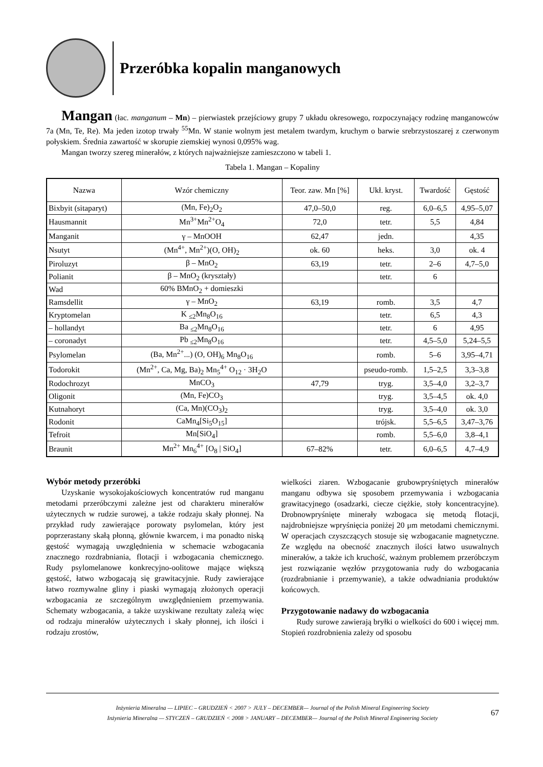Przeróbka kopalin manganowych
Mangan (łac. manganum – Mn) – pierwiastek przejściowy grupy 7 układu okresowego, rozpoczynający rodzinę manganowców 7a (Mn, Te, Re). Ma jeden izotop trwały <sup>55</sup>Mn. W stanie wolnym jest metalem twardym, kruchym o barwie srebrzystoszarej z czerwonym połyskiem. Średnia zawartość w skorupie ziemskiej wynosi 0,095% wag.
Mangan tworzy szereg minerałów, z których najważniejsze zamieszczono w tabeli 1.
Tabela 1. Mangan – Kopaliny
| Nazwa | Wzór chemiczny | Teor. zaw. Mn [%] | Ukł. kryst. | Twardość | Gęstość |
| --- | --- | --- | --- | --- | --- |
| Bixbyit (sitaparyt) | (Mn, Fe)<sub>2</sub>O<sub>2</sub> | 47,0–50,0 | reg. | 6,0–6,5 | 4,95–5,07 |
| Hausmannit | Mn<sup>3+</sup>Mn<sup>2+</sup>O<sub>4</sub> | 72,0 | tetr. | 5,5 | 4,84 |
| Manganit | γ – MnOOH | 62,47 | jedn. | | 4,35 |
| Nsutyt | (Mn<sup>4+</sup>, Mn<sup>2+</sup>)(O, OH)<sub>2</sub> | ok. 60 | heks. | 3,0 | ok. 4 |
| Piroluzyt | β – MnO<sub>2</sub> | 63,19 | tetr. | 2–6 | 4,7–5,0 |
| Polianit | β – MnO<sub>2</sub> (kryształy) | | tetr. | 6 | |
| Wad | 60% BMnO<sub>2</sub> + domieszki | | | | |
| Ramsdellit | γ – MnO<sub>2</sub> | 63,19 | romb. | 3,5 | 4,7 |
| Kryptomelan | K <sub>≤2</sub>Mn<sub>8</sub>O<sub>16</sub> | | tetr. | 6,5 | 4,3 |
| – hollandyt | Ba <sub>≤2</sub>Mn<sub>8</sub>O<sub>16</sub> | | tetr. | 6 | 4,95 |
| – coronadyt | Pb <sub>≤2</sub>Mn<sub>8</sub>O<sub>16</sub> | | tetr. | 4,5–5,0 | 5,24–5,5 |
| Psylomelan | (Ba, Mn<sup>2+</sup>...) (O, OH)<sub>6</sub> Mn<sub>8</sub>O<sub>16</sub> | | romb. | 5–6 | 3,95–4,71 |
| Todorokit | (Mn<sup>2+</sup>, Ca, Mg, Ba)<sub>2</sub> Mn<sub>5</sub><sup>4+</sup> O<sub>12</sub> · 3H<sub>2</sub>O | | pseudo-romb. | 1,5–2,5 | 3,3–3,8 |
| Rodochrozyt | MnCO<sub>3</sub> | 47,79 | tryg. | 3,5–4,0 | 3,2–3,7 |
| Oligonit | (Mn, Fe)CO<sub>3</sub> | | tryg. | 3,5–4,5 | ok. 4,0 |
| Kutnahoryt | (Ca, Mn)(CO<sub>3</sub>)<sub>2</sub> | | tryg. | 3,5–4,0 | ok. 3,0 |
| Rodonit | CaMn<sub>4</sub>[Si<sub>5</sub>O<sub>15</sub>] | | trójsk. | 5,5–6,5 | 3,47–3,76 |
| Tefroit | Mn[SiO<sub>4</sub>] | | romb. | 5,5–6,0 | 3,8–4,1 |
| Braunit | Mn<sup>2+</sup> Mn<sub>6</sub><sup>4+</sup> [O<sub>8</sub> / SiO<sub>4</sub>] | 67–82% | tetr. | 6,0–6,5 | 4,7–4,9 |
Wybór metody przeróbki
Uzyskanie wysokojakościowych koncentratów rud manganu metodami przeróbczymi zależne jest od charakteru minerałów użytecznych w rudzie surowej, a także rodzaju skały płonnej. Na przykład rudy zawierające porowaty psylomelan, który jest poprzerastany skałą płonną, głównie kwarcem, i ma ponadto niską gęstość wymagają uwzględnienia w schemacie wzbogacania znacznego rozdrabniania, flotacji i wzbogacania chemicznego. Rudy psylomelanowe konkrecyjno-oolitowe mające większą gęstość, łatwo wzbogacają się grawitacyjnie. Rudy zawierające łatwo rozmywalne gliny i piaski wymagają złożonych operacji wzbogacania ze szczególnym uwzględnieniem przemywania. Schematy wzbogacania, a także uzyskiwane rezultaty zależą więc od rodzaju minerałów użytecznych i skały płonnej, ich ilości i rodzaju zrostów,
wielkości ziaren. Wzbogacanie grubowpryśniętych minerałów manganu odbywa się sposobem przemywania i wzbogacania grawitacyjnego (osadzarki, ciecze ciężkie, stoły koncentracyjne). Drobnowpryśnięte minerały wzbogaca się metodą flotacji, najdrobniejsze wpryśnięcia poniżej 20 μm metodami chemicznymi. W operacjach czyszczących stosuje się wzbogacanie magnetyczne. Ze względu na obecność znacznych ilości łatwo usuwalnych minerałów, a także ich kruchość, ważnym problemem przeróbczym jest rozwiązanie węzłów przygotowania rudy do wzbogacania (rozdrabnianie i przemywanie), a także odwadniania produktów końcowych.
Przygotowanie nadawy do wzbogacania
Rudy surowe zawierają bryłki o wielkości do 600 i więcej mm. Stopień rozdrobnienia zależy od sposobu
Inżynieria Mineralna — LIPIEC – GRUDZIEŃ < 2007 > JULY – DECEMBER— Journal of the Polish Mineral Engineering Society
Inżynieria Mineralna — STYCZEŃ – GRUDZIEŃ < 2008 > JANUARY – DECEMBER— Journal of the Polish Mineral Engineering Society
67